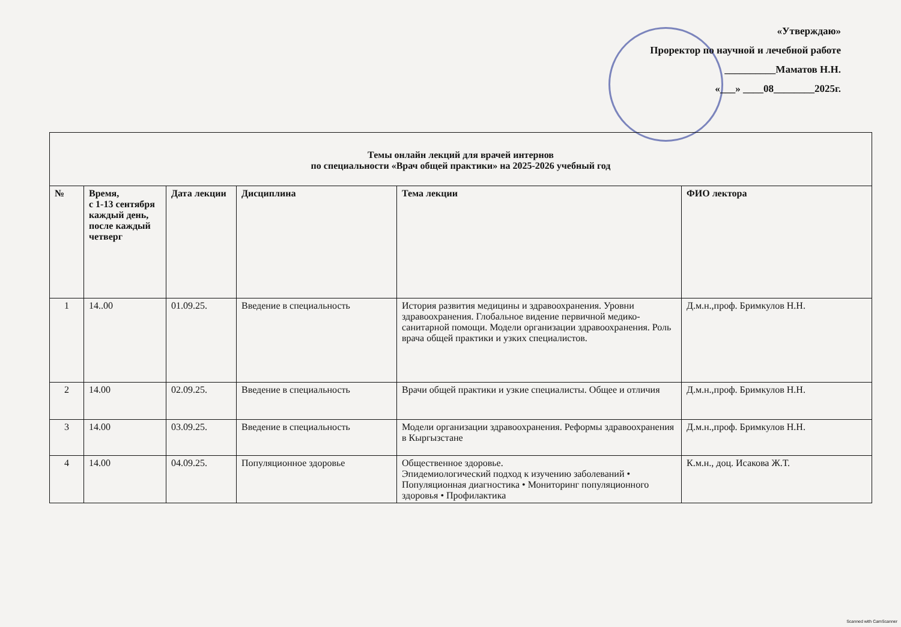«Утверждаю»
Проректор по научной и лечебной работе
__________Маматов Н.Н.
«___» ____08________2025г.
| Темы онлайн лекций для врачей интернов по специальности «Врач общей практики» на 2025-2026 учебный год | | | | | |
| № | Время, с 1-13 сентября каждый день, после каждый четверг | Дата лекции | Дисциплина | Тема лекции | ФИО лектора |
| 1 | 14..00 | 01.09.25. | Введение в специальность | История развития медицины и здравоохранения. Уровни здравоохранения. Глобальное видение первичной медико-санитарной помощи. Модели организации здравоохранения. Роль врача общей практики и узких специалистов. | Д.м.н.,проф. Бримкулов Н.Н. |
| 2 | 14.00 | 02.09.25. | Введение в специальность | Врачи общей практики и узкие специалисты. Общее и отличия | Д.м.н.,проф. Бримкулов Н.Н. |
| 3 | 14.00 | 03.09.25. | Введение в специальность | Модели организации здравоохранения. Реформы здравоохранения в Кыргызстане | Д.м.н.,проф. Бримкулов Н.Н. |
| 4 | 14.00 | 04.09.25. | Популяционное здоровье | Общественное здоровье. Эпидемиологический подход к изучению заболеваний • Популяционная диагностика • Мониторинг популяционного здоровья • Профилактика | К.м.н., доц. Исакова Ж.Т. |
Scanned with CamScanner